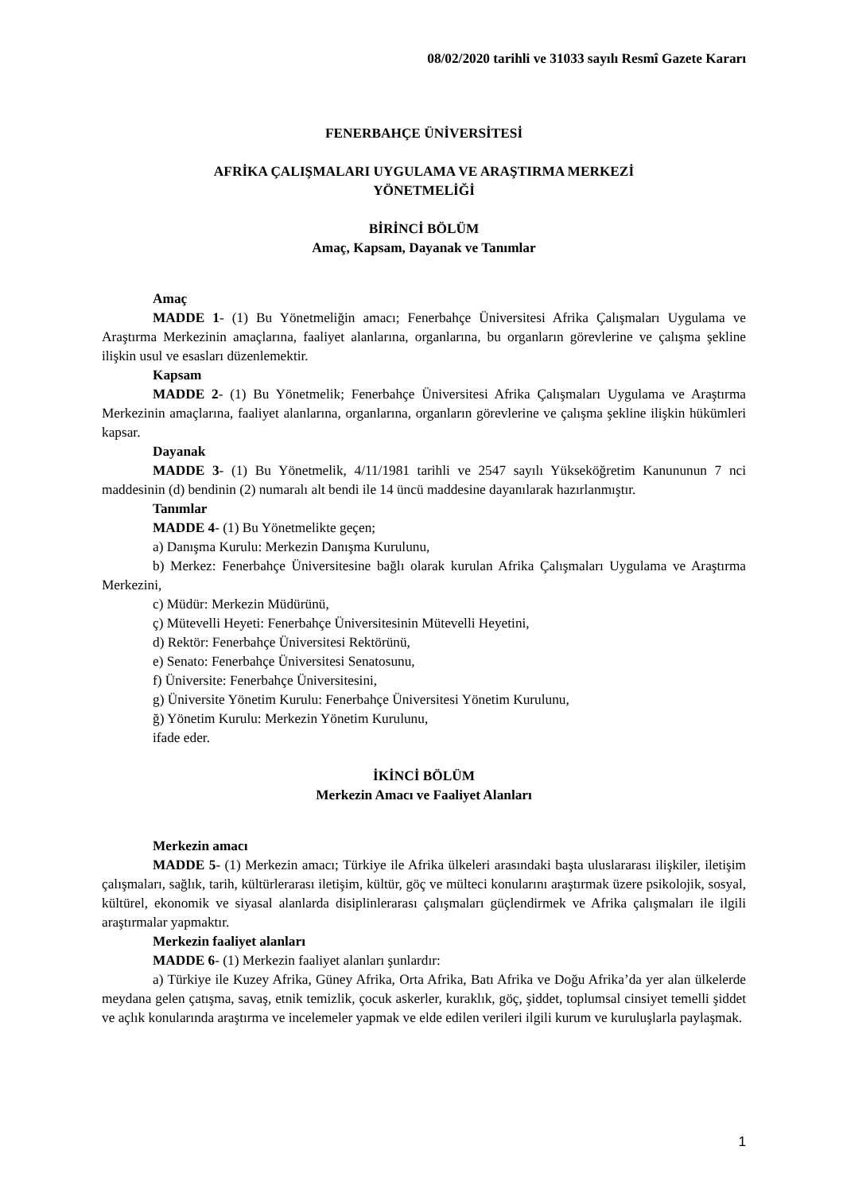08/02/2020 tarihli ve 31033 sayılı Resmî Gazete Kararı
FENERBAHÇE ÜNİVERSİTESİ
AFRİKA ÇALIŞMALARI UYGULAMA VE ARAŞTIRMA MERKEZİ
YÖNETMELİĞİ
BİRİNCİ BÖLÜM
Amaç, Kapsam, Dayanak ve Tanımlar
Amaç
MADDE 1- (1) Bu Yönetmeliğin amacı; Fenerbahçe Üniversitesi Afrika Çalışmaları Uygulama ve Araştırma Merkezinin amaçlarına, faaliyet alanlarına, organlarına, bu organların görevlerine ve çalışma şekline ilişkin usul ve esasları düzenlemektir.
Kapsam
MADDE 2- (1) Bu Yönetmelik; Fenerbahçe Üniversitesi Afrika Çalışmaları Uygulama ve Araştırma Merkezinin amaçlarına, faaliyet alanlarına, organlarına, organların görevlerine ve çalışma şekline ilişkin hükümleri kapsar.
Dayanak
MADDE 3- (1) Bu Yönetmelik, 4/11/1981 tarihli ve 2547 sayılı Yükseköğretim Kanununun 7 nci maddesinin (d) bendinin (2) numaralı alt bendi ile 14 üncü maddesine dayanılarak hazırlanmıştır.
Tanımlar
MADDE 4- (1) Bu Yönetmelikte geçen;
a) Danışma Kurulu: Merkezin Danışma Kurulunu,
b) Merkez: Fenerbahçe Üniversitesine bağlı olarak kurulan Afrika Çalışmaları Uygulama ve Araştırma Merkezini,
c) Müdür: Merkezin Müdürünü,
ç) Mütevelli Heyeti: Fenerbahçe Üniversitesinin Mütevelli Heyetini,
d) Rektör: Fenerbahçe Üniversitesi Rektörünü,
e) Senato: Fenerbahçe Üniversitesi Senatosunu,
f) Üniversite: Fenerbahçe Üniversitesini,
g) Üniversite Yönetim Kurulu: Fenerbahçe Üniversitesi Yönetim Kurulunu,
ğ) Yönetim Kurulu: Merkezin Yönetim Kurulunu,
ifade eder.
İKİNCİ BÖLÜM
Merkezin Amacı ve Faaliyet Alanları
Merkezin amacı
MADDE 5- (1) Merkezin amacı; Türkiye ile Afrika ülkeleri arasındaki başta uluslararası ilişkiler, iletişim çalışmaları, sağlık, tarih, kültürlerarası iletişim, kültür, göç ve mülteci konularını araştırmak üzere psikolojik, sosyal, kültürel, ekonomik ve siyasal alanlarda disiplinlerarası çalışmaları güçlendirmek ve Afrika çalışmaları ile ilgili araştırmalar yapmaktır.
Merkezin faaliyet alanları
MADDE 6- (1) Merkezin faaliyet alanları şunlardır:
a) Türkiye ile Kuzey Afrika, Güney Afrika, Orta Afrika, Batı Afrika ve Doğu Afrika’da yer alan ülkelerde meydana gelen çatışma, savaş, etnik temizlik, çocuk askerler, kuraklık, göç, şiddet, toplumsal cinsiyet temelli şiddet ve açlık konularında araştırma ve incelemeler yapmak ve elde edilen verileri ilgili kurum ve kuruluşlarla paylaşmak.
1